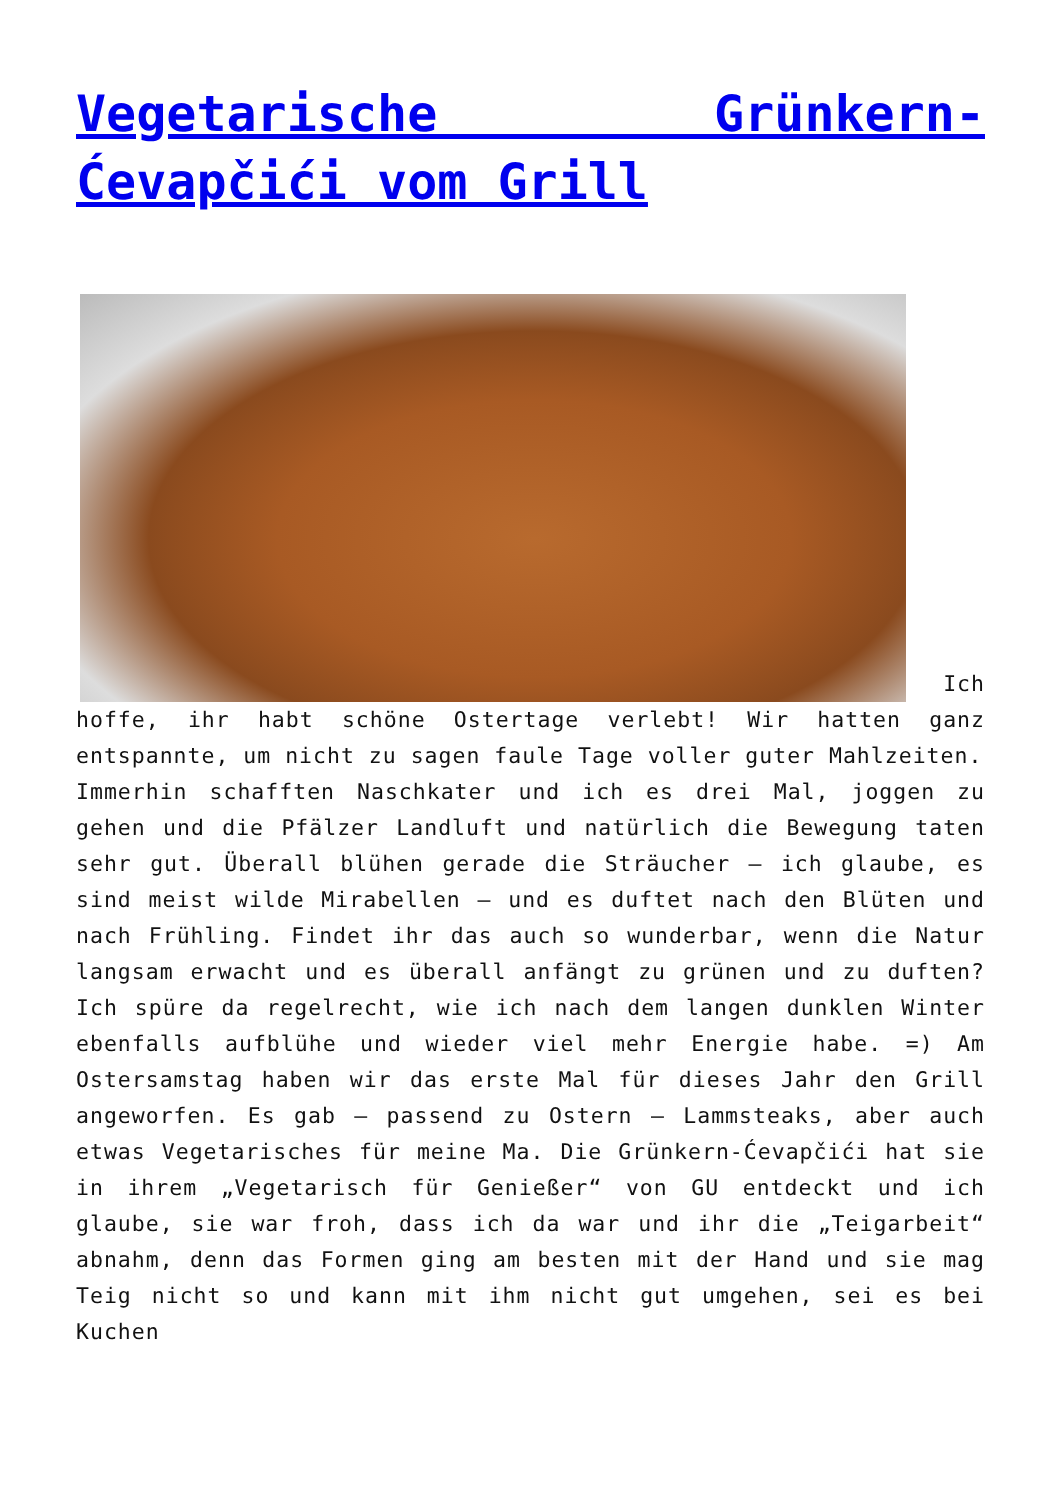Vegetarische Grünkern-Ćevapčići vom Grill
Ich hoffe, ihr habt schöne Ostertage verlebt! Wir hatten ganz entspannte, um nicht zu sagen faule Tage voller guter Mahlzeiten.
Immerhin schafften Naschkater und ich es drei Mal, joggen zu gehen und die Pfälzer Landluft und natürlich die Bewegung taten sehr gut. Überall blühen gerade die Sträucher – ich glaube, es sind meist wilde Mirabellen – und es duftet nach den Blüten und nach Frühling. Findet ihr das auch so wunderbar, wenn die Natur langsam erwacht und es überall anfängt zu grünen und zu duften? Ich spüre da regelrecht, wie ich nach dem langen dunklen Winter ebenfalls aufblühe und wieder viel mehr Energie habe. =) Am Ostersamstag haben wir das erste Mal für dieses Jahr den Grill angeworfen. Es gab – passend zu Ostern – Lammsteaks, aber auch etwas Vegetarisches für meine Ma. Die Grünkern-Ćevapčići hat sie in ihrem „Vegetarisch für Genießer“ von GU entdeckt und ich glaube, sie war froh, dass ich da war und ihr die „Teigarbeit“ abnahm, denn das Formen ging am besten mit der Hand und sie mag Teig nicht so und kann mit ihm nicht gut umgehen, sei es bei Kuchen